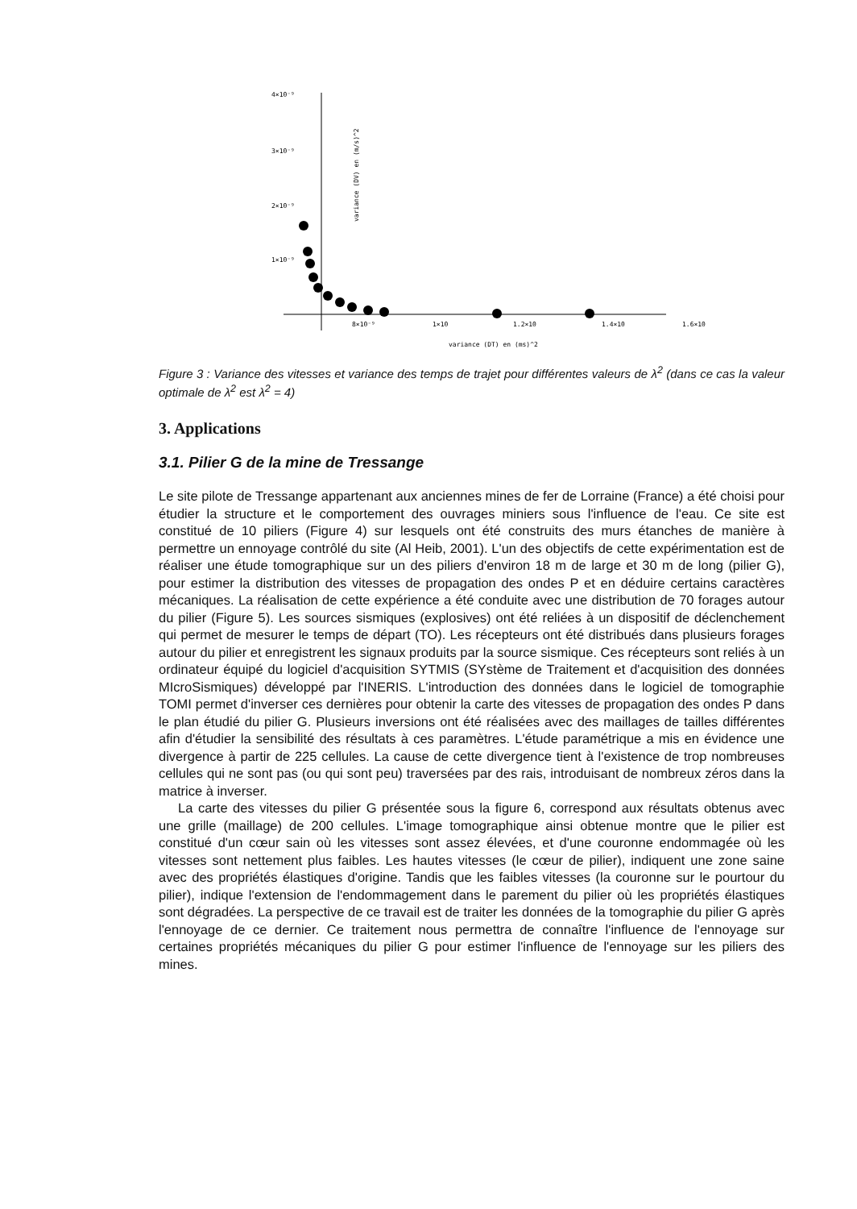4×10⁻⁹
3×10⁻⁹
2×10⁻⁹
1×10⁻⁹
8×10⁻⁹
1×10
1.2×10
1.4×10
1.6×10
variance (DT) en (ms)^2
variance (DV) en (m/s)^2
Figure 3 : Variance des vitesses et variance des temps de trajet pour différentes valeurs de λ<sup>2</sup> (dans ce cas la valeur optimale de λ<sup>2</sup> est λ<sup>2</sup> = 4)
3. Applications
3.1. Pilier G de la mine de Tressange
Le site pilote de Tressange appartenant aux anciennes mines de fer de Lorraine (France) a été choisi pour étudier la structure et le comportement des ouvrages miniers sous l'influence de l'eau. Ce site est constitué de 10 piliers (Figure 4) sur lesquels ont été construits des murs étanches de manière à permettre un ennoyage contrôlé du site (Al Heib, 2001). L'un des objectifs de cette expérimentation est de réaliser une étude tomographique sur un des piliers d'environ 18 m de large et 30 m de long (pilier G), pour estimer la distribution des vitesses de propagation des ondes P et en déduire certains caractères mécaniques. La réalisation de cette expérience a été conduite avec une distribution de 70 forages autour du pilier (Figure 5). Les sources sismiques (explosives) ont été reliées à un dispositif de déclenchement qui permet de mesurer le temps de départ (TO). Les récepteurs ont été distribués dans plusieurs forages autour du pilier et enregistrent les signaux produits par la source sismique. Ces récepteurs sont reliés à un ordinateur équipé du logiciel d'acquisition SYTMIS (SYstème de Traitement et d'acquisition des données MIcroSismiques) développé par l'INERIS. L'introduction des données dans le logiciel de tomographie TOMI permet d'inverser ces dernières pour obtenir la carte des vitesses de propagation des ondes P dans le plan étudié du pilier G. Plusieurs inversions ont été réalisées avec des maillages de tailles différentes afin d'étudier la sensibilité des résultats à ces paramètres. L'étude paramétrique a mis en évidence une divergence à partir de 225 cellules. La cause de cette divergence tient à l'existence de trop nombreuses cellules qui ne sont pas (ou qui sont peu) traversées par des rais, introduisant de nombreux zéros dans la matrice à inverser.
La carte des vitesses du pilier G présentée sous la figure 6, correspond aux résultats obtenus avec une grille (maillage) de 200 cellules. L'image tomographique ainsi obtenue montre que le pilier est constitué d'un cœur sain où les vitesses sont assez élevées, et d'une couronne endommagée où les vitesses sont nettement plus faibles. Les hautes vitesses (le cœur de pilier), indiquent une zone saine avec des propriétés élastiques d'origine. Tandis que les faibles vitesses (la couronne sur le pourtour du pilier), indique l'extension de l'endommagement dans le parement du pilier où les propriétés élastiques sont dégradées. La perspective de ce travail est de traiter les données de la tomographie du pilier G après l'ennoyage de ce dernier. Ce traitement nous permettra de connaître l'influence de l'ennoyage sur certaines propriétés mécaniques du pilier G pour estimer l'influence de l'ennoyage sur les piliers des mines.